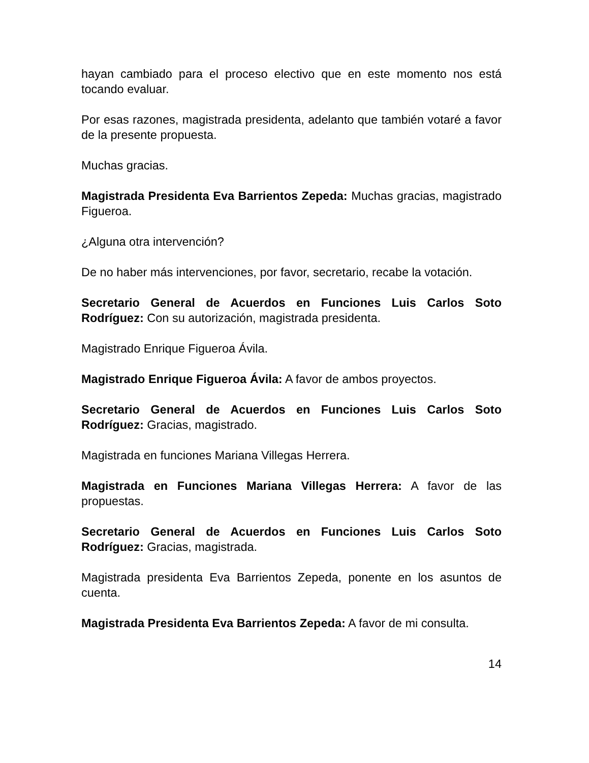hayan cambiado para el proceso electivo que en este momento nos está tocando evaluar.
Por esas razones, magistrada presidenta, adelanto que también votaré a favor de la presente propuesta.
Muchas gracias.
Magistrada Presidenta Eva Barrientos Zepeda: Muchas gracias, magistrado Figueroa.
¿Alguna otra intervención?
De no haber más intervenciones, por favor, secretario, recabe la votación.
Secretario General de Acuerdos en Funciones Luis Carlos Soto Rodríguez: Con su autorización, magistrada presidenta.
Magistrado Enrique Figueroa Ávila.
Magistrado Enrique Figueroa Ávila: A favor de ambos proyectos.
Secretario General de Acuerdos en Funciones Luis Carlos Soto Rodríguez: Gracias, magistrado.
Magistrada en funciones Mariana Villegas Herrera.
Magistrada en Funciones Mariana Villegas Herrera: A favor de las propuestas.
Secretario General de Acuerdos en Funciones Luis Carlos Soto Rodríguez: Gracias, magistrada.
Magistrada presidenta Eva Barrientos Zepeda, ponente en los asuntos de cuenta.
Magistrada Presidenta Eva Barrientos Zepeda: A favor de mi consulta.
14